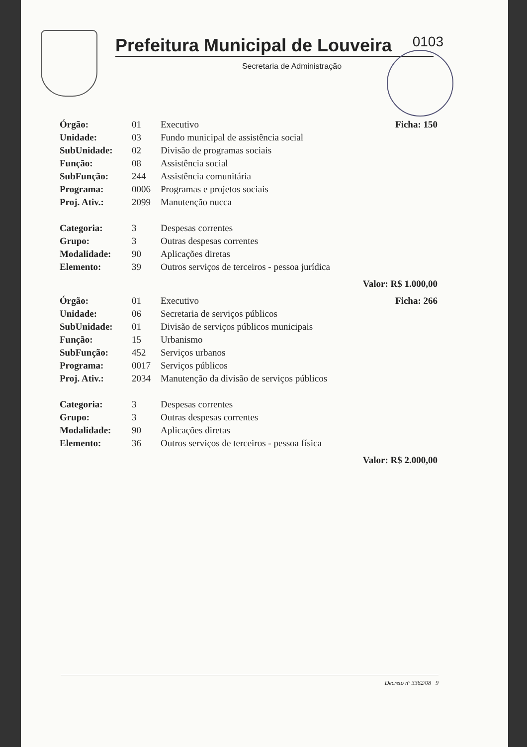0103
Prefeitura Municipal de Louveira
Secretaria de Administração
| Órgão: | 01 | Executivo | Ficha: 150 |
| Unidade: | 03 | Fundo municipal de assistência social | |
| SubUnidade: | 02 | Divisão de programas sociais | |
| Função: | 08 | Assistência social | |
| SubFunção: | 244 | Assistência comunitária | |
| Programa: | 0006 | Programas e projetos sociais | |
| Proj. Ativ.: | 2099 | Manutenção nucca | |
| Categoria: | 3 | Despesas correntes | |
| Grupo: | 3 | Outras despesas correntes | |
| Modalidade: | 90 | Aplicações diretas | |
| Elemento: | 39 | Outros serviços de terceiros - pessoa jurídica | |
| Valor: R$ 1.000,00 | | | |
| Órgão: | 01 | Executivo | Ficha: 266 |
| Unidade: | 06 | Secretaria de serviços públicos | |
| SubUnidade: | 01 | Divisão de serviços públicos municipais | |
| Função: | 15 | Urbanismo | |
| SubFunção: | 452 | Serviços urbanos | |
| Programa: | 0017 | Serviços públicos | |
| Proj. Ativ.: | 2034 | Manutenção da divisão de serviços públicos | |
| Categoria: | 3 | Despesas correntes | |
| Grupo: | 3 | Outras despesas correntes | |
| Modalidade: | 90 | Aplicações diretas | |
| Elemento: | 36 | Outros serviços de terceiros - pessoa física | |
| Valor: R$ 2.000,00 | | | |
Decreto nº 3362/08 9